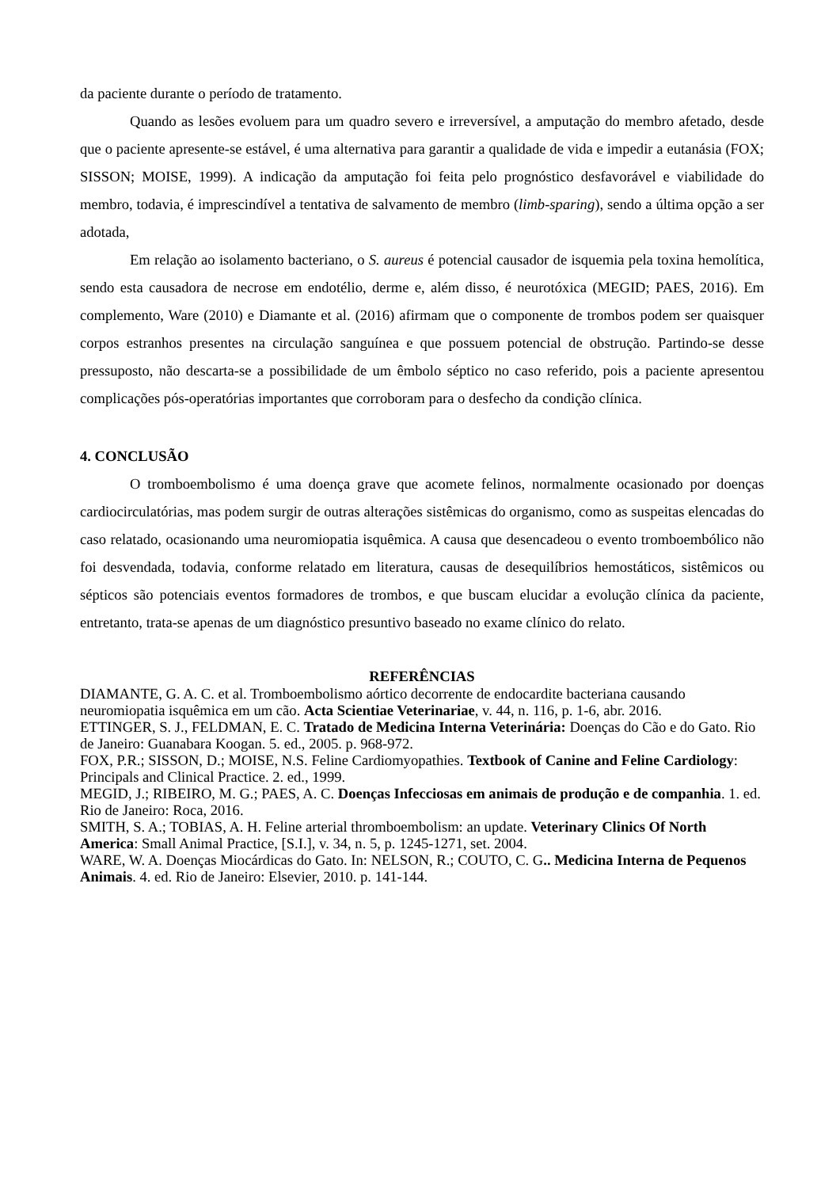da paciente durante o período de tratamento.
Quando as lesões evoluem para um quadro severo e irreversível, a amputação do membro afetado, desde que o paciente apresente-se estável, é uma alternativa para garantir a qualidade de vida e impedir a eutanásia (FOX; SISSON; MOISE, 1999). A indicação da amputação foi feita pelo prognóstico desfavorável e viabilidade do membro, todavia, é imprescindível a tentativa de salvamento de membro (limb-sparing), sendo a última opção a ser adotada,
Em relação ao isolamento bacteriano, o S. aureus é potencial causador de isquemia pela toxina hemolítica, sendo esta causadora de necrose em endotélio, derme e, além disso, é neurotóxica (MEGID; PAES, 2016). Em complemento, Ware (2010) e Diamante et al. (2016) afirmam que o componente de trombos podem ser quaisquer corpos estranhos presentes na circulação sanguínea e que possuem potencial de obstrução. Partindo-se desse pressuposto, não descarta-se a possibilidade de um êmbolo séptico no caso referido, pois a paciente apresentou complicações pós-operatórias importantes que corroboram para o desfecho da condição clínica.
4. CONCLUSÃO
O tromboembolismo é uma doença grave que acomete felinos, normalmente ocasionado por doenças cardiocirculatórias, mas podem surgir de outras alterações sistêmicas do organismo, como as suspeitas elencadas do caso relatado, ocasionando uma neuromiopatia isquêmica. A causa que desencadeou o evento tromboembólico não foi desvendada, todavia, conforme relatado em literatura, causas de desequilíbrios hemostáticos, sistêmicos ou sépticos são potenciais eventos formadores de trombos, e que buscam elucidar a evolução clínica da paciente, entretanto, trata-se apenas de um diagnóstico presuntivo baseado no exame clínico do relato.
REFERÊNCIAS
DIAMANTE, G. A. C. et al. Tromboembolismo aórtico decorrente de endocardite bacteriana causando neuromiopatia isquêmica em um cão. Acta Scientiae Veterinariae, v. 44, n. 116, p. 1-6, abr. 2016.
ETTINGER, S. J., FELDMAN, E. C. Tratado de Medicina Interna Veterinária: Doenças do Cão e do Gato. Rio de Janeiro: Guanabara Koogan. 5. ed., 2005. p. 968-972.
FOX, P.R.; SISSON, D.; MOISE, N.S. Feline Cardiomyopathies. Textbook of Canine and Feline Cardiology: Principals and Clinical Practice. 2. ed., 1999.
MEGID, J.; RIBEIRO, M. G.; PAES, A. C. Doenças Infecciosas em animais de produção e de companhia. 1. ed. Rio de Janeiro: Roca, 2016.
SMITH, S. A.; TOBIAS, A. H. Feline arterial thromboembolism: an update. Veterinary Clinics Of North America: Small Animal Practice, [S.I.], v. 34, n. 5, p. 1245-1271, set. 2004.
WARE, W. A. Doenças Miocárdicas do Gato. In: NELSON, R.; COUTO, C. G.. Medicina Interna de Pequenos Animais. 4. ed. Rio de Janeiro: Elsevier, 2010. p. 141-144.